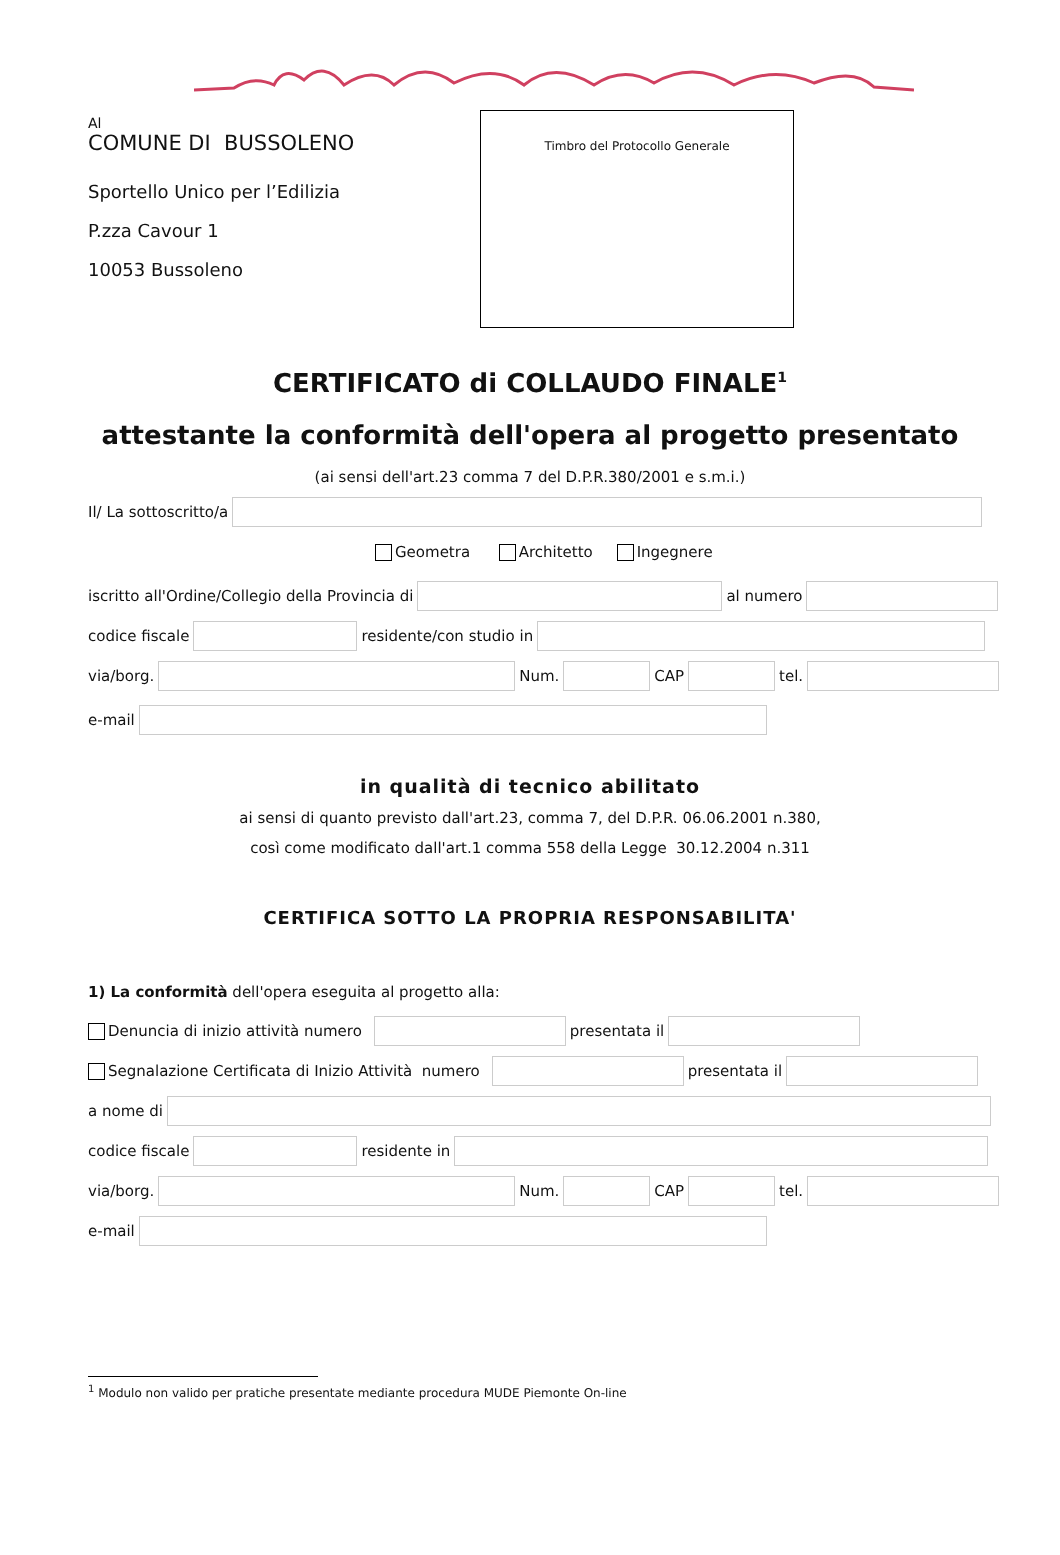Al
COMUNE DI BUSSOLENO
Sportello Unico per l’Edilizia
P.zza Cavour 1
10053 Bussoleno
Timbro del Protocollo Generale
CERTIFICATO di COLLAUDO FINALE<sup>1</sup>
attestante la conformità dell'opera al progetto presentato
(ai sensi dell'art.23 comma 7 del D.P.R.380/2001 e s.m.i.)
Il/ La sottoscritto/a
Geometra Architetto Ingegnere
iscritto all'Ordine/Collegio della Provincia di al numero
codice fiscale residente/con studio in
via/borg. Num. CAP tel.
e-mail
in qualità di tecnico abilitato
ai sensi di quanto previsto dall'art.23, comma 7, del D.P.R. 06.06.2001 n.380,
così come modificato dall'art.1 comma 558 della Legge 30.12.2004 n.311
CERTIFICA SOTTO LA PROPRIA RESPONSABILITA'
1) La conformità dell'opera eseguita al progetto alla:
Denuncia di inizio attività numero presentata il
Segnalazione Certificata di Inizio Attività numero presentata il
a nome di
codice fiscale residente in
via/borg. Num. CAP tel.
e-mail
<sup>1</sup> Modulo non valido per pratiche presentate mediante procedura MUDE Piemonte On-line